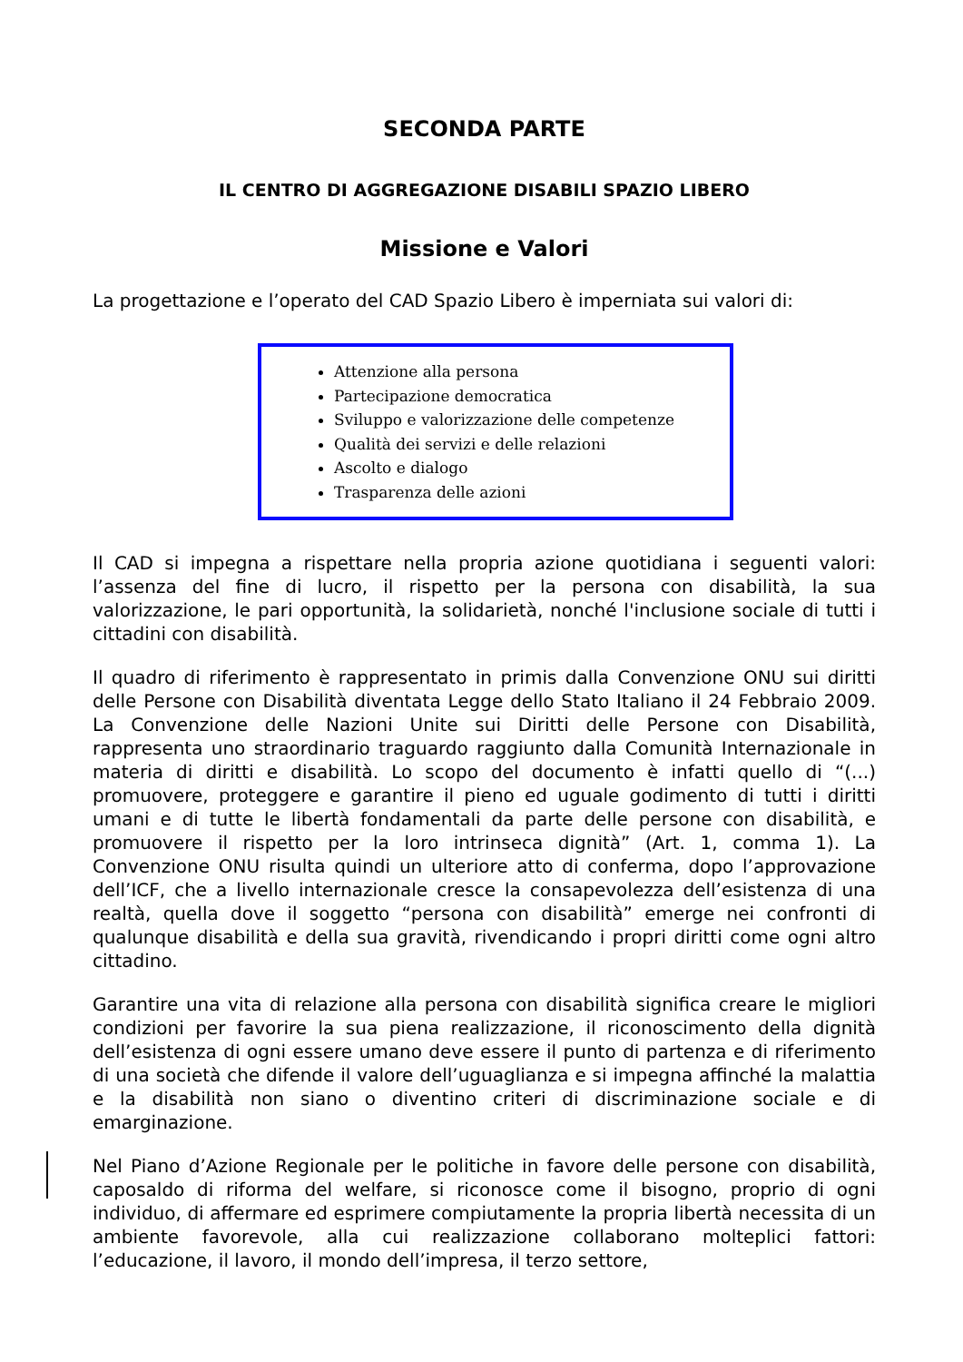SECONDA PARTE
IL CENTRO DI AGGREGAZIONE DISABILI SPAZIO LIBERO
Missione e Valori
La progettazione e l’operato del CAD Spazio Libero è imperniata sui valori di:
Attenzione alla persona
Partecipazione democratica
Sviluppo e valorizzazione delle competenze
Qualità dei servizi e delle relazioni
Ascolto e dialogo
Trasparenza delle azioni
Il CAD si impegna a rispettare nella propria azione quotidiana i seguenti valori: l’assenza del fine di lucro, il rispetto per la persona con disabilità, la sua valorizzazione, le pari opportunità, la solidarietà, nonché l'inclusione sociale di tutti i cittadini con disabilità.
Il quadro di riferimento è rappresentato in primis dalla Convenzione ONU sui diritti delle Persone con Disabilità diventata Legge dello Stato Italiano il 24 Febbraio 2009. La Convenzione delle Nazioni Unite sui Diritti delle Persone con Disabilità, rappresenta uno straordinario traguardo raggiunto dalla Comunità Internazionale in materia di diritti e disabilità. Lo scopo del documento è infatti quello di “(...) promuovere, proteggere e garantire il pieno ed uguale godimento di tutti i diritti umani e di tutte le libertà fondamentali da parte delle persone con disabilità, e promuovere il rispetto per la loro intrinseca dignità” (Art. 1, comma 1). La Convenzione ONU risulta quindi un ulteriore atto di conferma, dopo l’approvazione dell’ICF, che a livello internazionale cresce la consapevolezza dell’esistenza di una realtà, quella dove il soggetto “persona con disabilità” emerge nei confronti di qualunque disabilità e della sua gravità, rivendicando i propri diritti come ogni altro cittadino.
Garantire una vita di relazione alla persona con disabilità significa creare le migliori condizioni per favorire la sua piena realizzazione, il riconoscimento della dignità dell’esistenza di ogni essere umano deve essere il punto di partenza e di riferimento di una società che difende il valore dell’uguaglianza e si impegna affinché la malattia e la disabilità non siano o diventino criteri di discriminazione sociale e di emarginazione.
Nel Piano d’Azione Regionale per le politiche in favore delle persone con disabilità, caposaldo di riforma del welfare, si riconosce come il bisogno, proprio di ogni individuo, di affermare ed esprimere compiutamente la propria libertà necessita di un ambiente favorevole, alla cui realizzazione collaborano molteplici fattori: l’educazione, il lavoro, il mondo dell’impresa, il terzo settore,